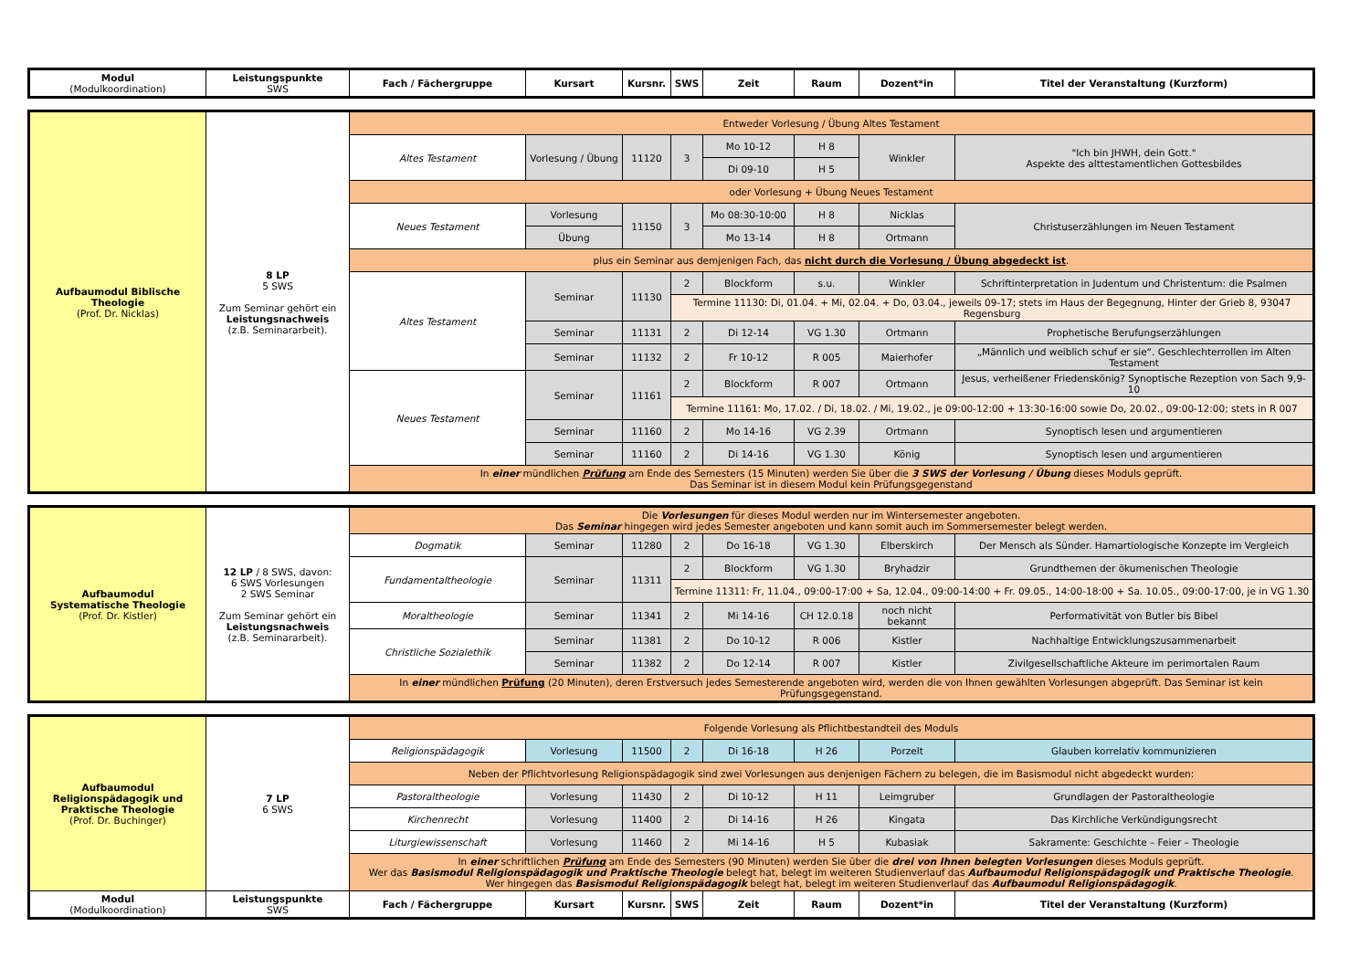| Modul (Modulkoordination) | Leistungspunkte SWS | Fach / Fächergruppe | Kursart | Kursnr. | SWS | Zeit | Raum | Dozent*in | Titel der Veranstaltung (Kurzform) |
| --- | --- | --- | --- | --- | --- | --- | --- | --- | --- |
| Aufbaumodul Biblische Theologie (Prof. Dr. Nicklas) | 8 LP 5 SWS Zum Seminar gehört ein Leistungsnachweis (z.B. Seminararbeit). | Entweder Vorlesung / Übung Altes Testament | | | | | | | |
| | | Altes Testament | Vorlesung / Übung | 11120 | 3 | Mo 10-12 | H 8 | Winkler | "Ich bin JHWH, dein Gott." Aspekte des alttestamentlichen Gottesbildes |
| | | | | | | Di 09-10 | H 5 | | |
| | | oder Vorlesung + Übung Neues Testament | | | | | | | |
| | | Neues Testament | Vorlesung | 11150 | 3 | Mo 08:30-10:00 | H 8 | Nicklas | Christuserzählungen im Neuen Testament |
| | | | Übung | | | Mo 13-14 | H 8 | Ortmann | |
| | | plus ein Seminar aus demjenigen Fach, das nicht durch die Vorlesung / Übung abgedeckt ist . | | | | | | | |
| | | Altes Testament | Seminar | 11130 | 2 | Blockform | s.u. | Winkler | Schriftinterpretation in Judentum und Christentum: die Psalmen |
| | | | | | Termine 11130: Di, 01.04. + Mi, 02.04. + Do, 03.04., jeweils 09-17; stets im Haus der Begegnung, Hinter der Grieb 8, 93047 Regensburg | | | | |
| | | | Seminar | 11131 | 2 | Di 12-14 | VG 1.30 | Ortmann | Prophetische Berufungserzählungen |
| | | | Seminar | 11132 | 2 | Fr 10-12 | R 005 | Maierhofer | „Männlich und weiblich schuf er sie“. Geschlechterrollen im Alten Testament |
| | | Neues Testament | Seminar | 11161 | 2 | Blockform | R 007 | Ortmann | Jesus, verheißener Friedenskönig? Synoptische Rezeption von Sach 9,9-10 |
| | | | | | Termine 11161: Mo, 17.02. / Di, 18.02. / Mi, 19.02., je 09:00-12:00 + 13:30-16:00 sowie Do, 20.02., 09:00-12:00; stets in R 007 | | | | |
| | | | Seminar | 11160 | 2 | Mo 14-16 | VG 2.39 | Ortmann | Synoptisch lesen und argumentieren |
| | | | Seminar | 11160 | 2 | Di 14-16 | VG 1.30 | König | Synoptisch lesen und argumentieren |
| | | In einer mündlichen Prüfung am Ende des Semesters (15 Minuten) werden Sie über die 3 SWS der Vorlesung / Übung dieses Moduls geprüft. Das Seminar ist in diesem Modul kein Prüfungsgegenstand | | | | | | | |
| Aufbaumodul Systematische Theologie (Prof. Dr. Kistler) | 12 LP / 8 SWS, davon: 6 SWS Vorlesungen 2 SWS Seminar Zum Seminar gehört ein Leistungsnachweis (z.B. Seminararbeit). | Die Vorlesungen für dieses Modul werden nur im Wintersemester angeboten. Das Seminar hingegen wird jedes Semester angeboten und kann somit auch im Sommersemester belegt werden. | | | | | | | |
| | | Dogmatik | Seminar | 11280 | 2 | Do 16-18 | VG 1.30 | Elberskirch | Der Mensch als Sünder. Hamartiologische Konzepte im Vergleich |
| | | Fundamentaltheologie | Seminar | 11311 | 2 | Blockform | VG 1.30 | Bryhadzir | Grundthemen der ökumenischen Theologie |
| | | | | | Termine 11311: Fr, 11.04., 09:00-17:00 + Sa, 12.04., 09:00-14:00 + Fr. 09.05., 14:00-18:00 + Sa. 10.05., 09:00-17:00, je in VG 1.30 | | | | |
| | | Moraltheologie | Seminar | 11341 | 2 | Mi 14-16 | CH 12.0.18 | noch nicht bekannt | Performativität von Butler bis Bibel |
| | | Christliche Sozialethik | Seminar | 11381 | 2 | Do 10-12 | R 006 | Kistler | Nachhaltige Entwicklungszusammenarbeit |
| | | | Seminar | 11382 | 2 | Do 12-14 | R 007 | Kistler | Zivilgesellschaftliche Akteure im perimortalen Raum |
| | | In einer mündlichen Prüfung (20 Minuten), deren Erstversuch jedes Semesterende angeboten wird, werden die von Ihnen gewählten Vorlesungen abgeprüft. Das Seminar ist kein Prüfungsgegenstand. | | | | | | | |
| Aufbaumodul Religionspädagogik und Praktische Theologie (Prof. Dr. Buchinger) | 7 LP 6 SWS | Folgende Vorlesung als Pflichtbestandteil des Moduls | | | | | | | |
| | | Religionspädagogik | Vorlesung | 11500 | 2 | Di 16-18 | H 26 | Porzelt | Glauben korrelativ kommunizieren |
| | | Neben der Pflichtvorlesung Religionspädagogik sind zwei Vorlesungen aus denjenigen Fächern zu belegen, die im Basismodul nicht abgedeckt wurden: | | | | | | | |
| | | Pastoraltheologie | Vorlesung | 11430 | 2 | Di 10-12 | H 11 | Leimgruber | Grundlagen der Pastoraltheologie |
| | | Kirchenrecht | Vorlesung | 11400 | 2 | Di 14-16 | H 26 | Kingata | Das Kirchliche Verkündigungsrecht |
| | | Liturgiewissenschaft | Vorlesung | 11460 | 2 | Mi 14-16 | H 5 | Kubasiak | Sakramente: Geschichte – Feier – Theologie |
| | | In einer schriftlichen Prüfung am Ende des Semesters (90 Minuten) werden Sie über die drei von Ihnen belegten Vorlesungen dieses Moduls geprüft. Wer das Basismodul Religionspädagogik und Praktische Theologie belegt hat, belegt im weiteren Studienverlauf das Aufbaumodul Religionspädagogik und Praktische Theologie . Wer hingegen das Basismodul Religionspädagogik belegt hat, belegt im weiteren Studienverlauf das Aufbaumodul Religionspädagogik . | | | | | | | |
| Modul (Modulkoordination) | Leistungspunkte SWS | Fach / Fächergruppe | Kursart | Kursnr. | SWS | Zeit | Raum | Dozent*in | Titel der Veranstaltung (Kurzform) |